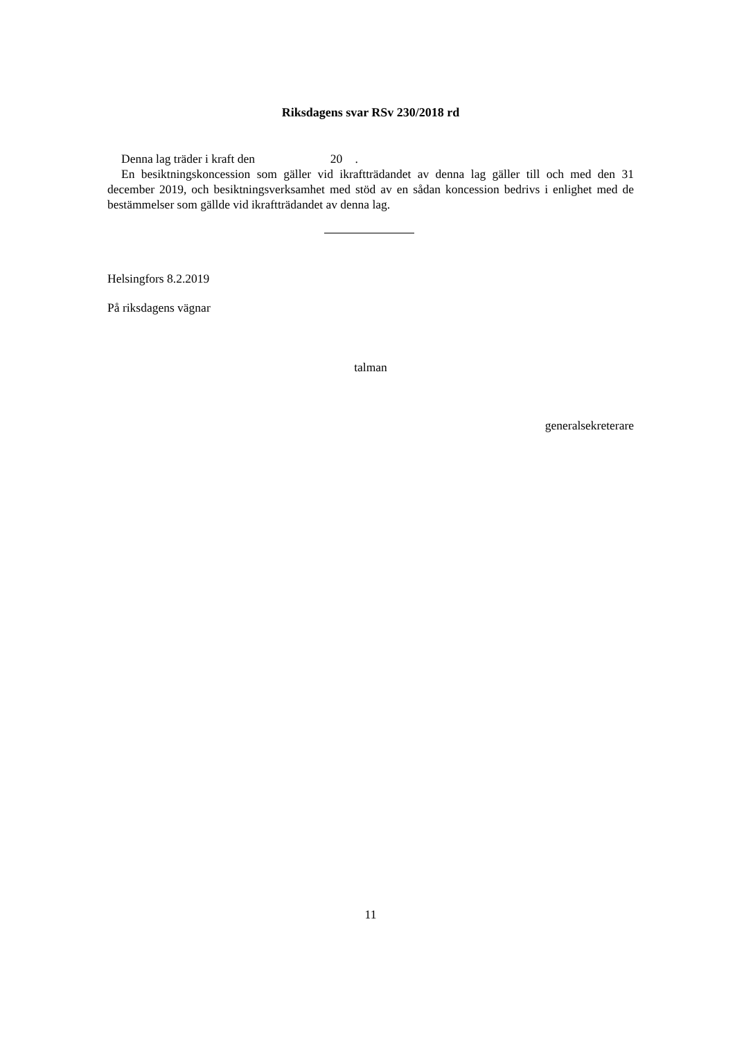Riksdagens svar RSv 230/2018 rd
Denna lag träder i kraft den 20 .
En besiktningskoncession som gäller vid ikraftträdandet av denna lag gäller till och med den 31 december 2019, och besiktningsverksamhet med stöd av en sådan koncession bedrivs i enlighet med de bestämmelser som gällde vid ikraftträdandet av denna lag.
Helsingfors 8.2.2019
På riksdagens vägnar
talman
generalsekreterare
11